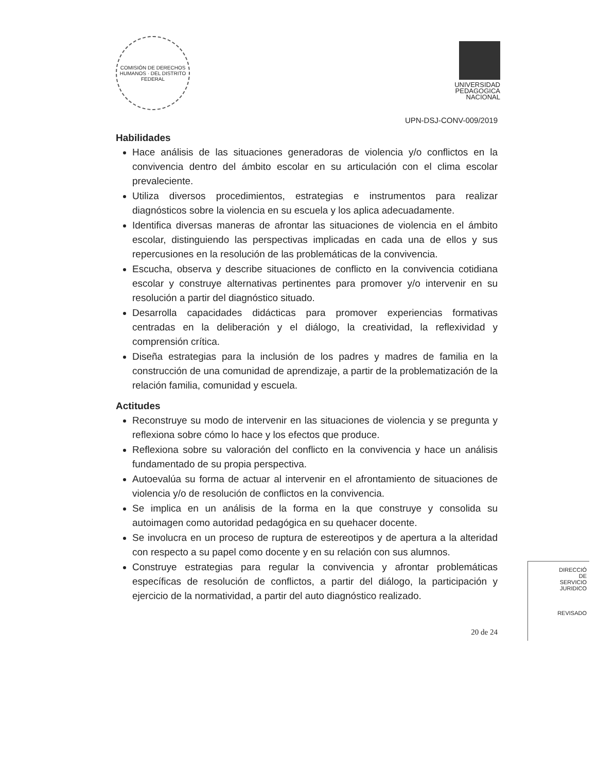COMISIÓN DE DERECHOS HUMANOS · DEL DISTRITO FEDERAL
UNIVERSIDAD
PEDAGOGICA
NACIONAL
UPN-DSJ-CONV-009/2019
Habilidades
Hace análisis de las situaciones generadoras de violencia y/o conflictos en la convivencia dentro del ámbito escolar en su articulación con el clima escolar prevaleciente.
Utiliza diversos procedimientos, estrategias e instrumentos para realizar diagnósticos sobre la violencia en su escuela y los aplica adecuadamente.
Identifica diversas maneras de afrontar las situaciones de violencia en el ámbito escolar, distinguiendo las perspectivas implicadas en cada una de ellos y sus repercusiones en la resolución de las problemáticas de la convivencia.
Escucha, observa y describe situaciones de conflicto en la convivencia cotidiana escolar y construye alternativas pertinentes para promover y/o intervenir en su resolución a partir del diagnóstico situado.
Desarrolla capacidades didácticas para promover experiencias formativas centradas en la deliberación y el diálogo, la creatividad, la reflexividad y comprensión crítica.
Diseña estrategias para la inclusión de los padres y madres de familia en la construcción de una comunidad de aprendizaje, a partir de la problematización de la relación familia, comunidad y escuela.
Actitudes
Reconstruye su modo de intervenir en las situaciones de violencia y se pregunta y reflexiona sobre cómo lo hace y los efectos que produce.
Reflexiona sobre su valoración del conflicto en la convivencia y hace un análisis fundamentado de su propia perspectiva.
Autoevalúa su forma de actuar al intervenir en el afrontamiento de situaciones de violencia y/o de resolución de conflictos en la convivencia.
Se implica en un análisis de la forma en la que construye y consolida su autoimagen como autoridad pedagógica en su quehacer docente.
Se involucra en un proceso de ruptura de estereotipos y de apertura a la alteridad con respecto a su papel como docente y en su relación con sus alumnos.
Construye estrategias para regular la convivencia y afrontar problemáticas específicas de resolución de conflictos, a partir del diálogo, la participación y ejercicio de la normatividad, a partir del auto diagnóstico realizado.
20 de 24
DIRECCIÓ
DE
SERVICIO
JURIDICO
REVISADO